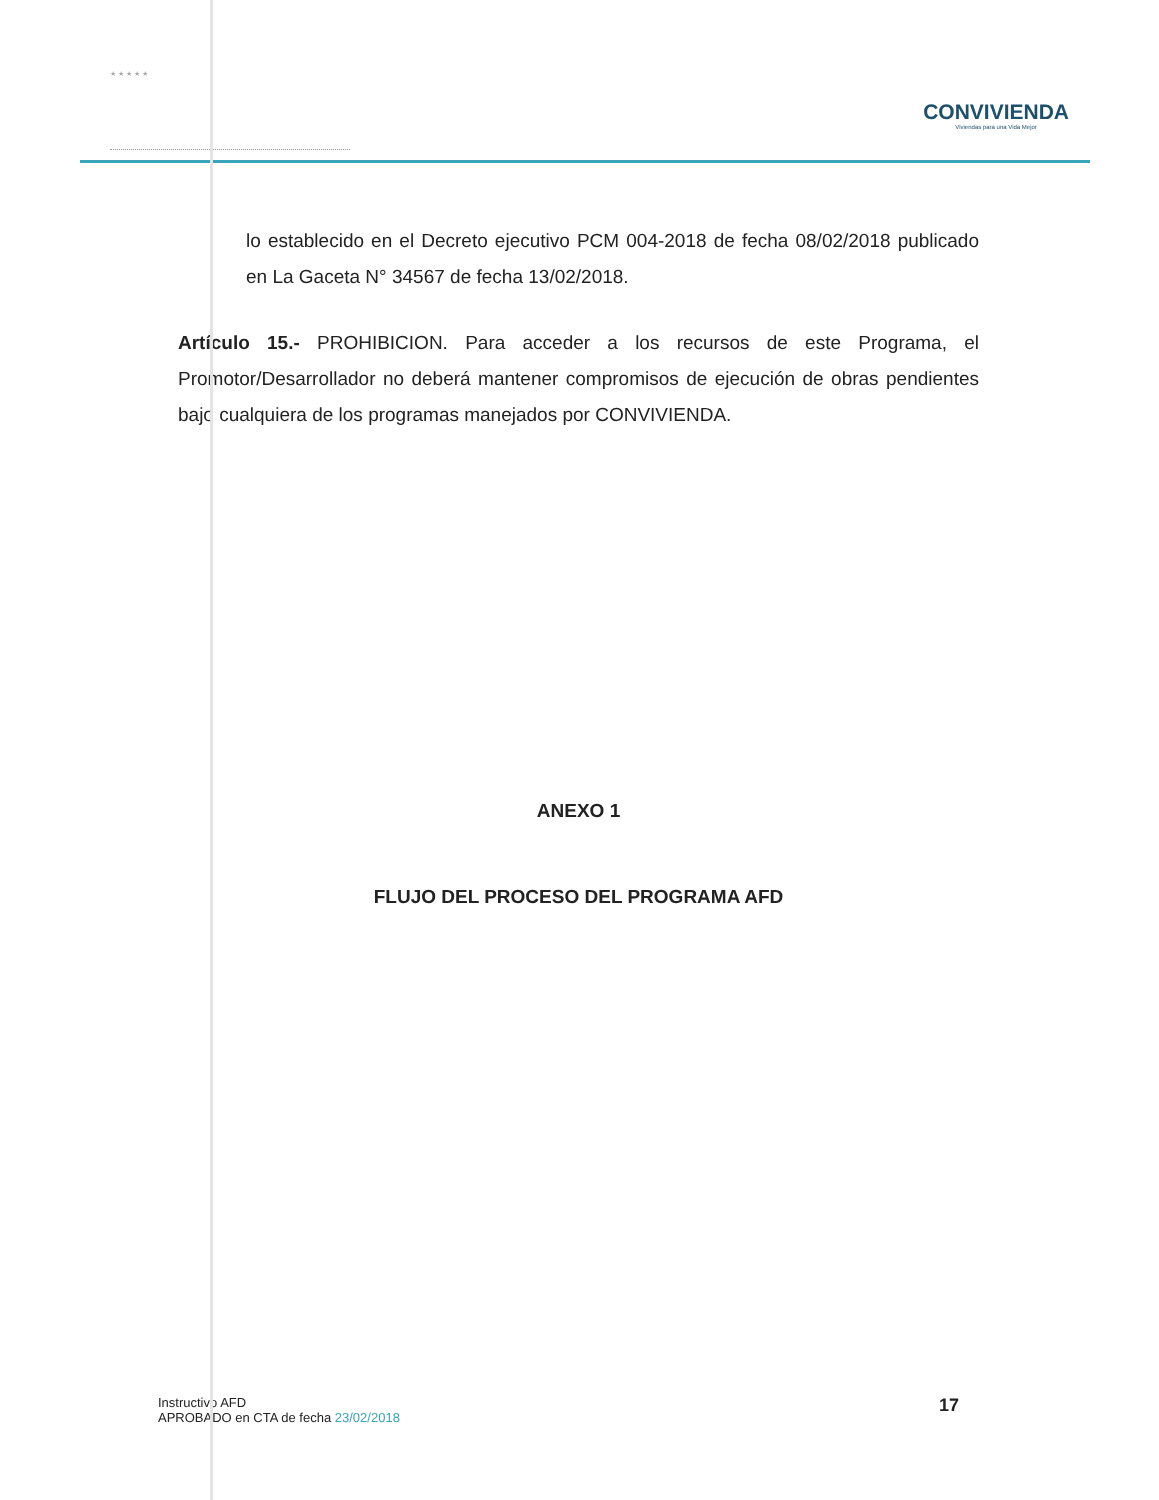★ ★ ★ ★ ★
CONVIVIENDA
Viviendas para una Vida Mejor
lo establecido en el Decreto ejecutivo PCM 004-2018 de fecha 08/02/2018 publicado en La Gaceta N° 34567 de fecha 13/02/2018.
Artículo 15.- PROHIBICION. Para acceder a los recursos de este Programa, el Promotor/Desarrollador no deberá mantener compromisos de ejecución de obras pendientes bajo cualquiera de los programas manejados por CONVIVIENDA.
ANEXO 1
FLUJO DEL PROCESO DEL PROGRAMA AFD
Instructivo AFD
APROBADO en CTA de fecha 23/02/2018
17